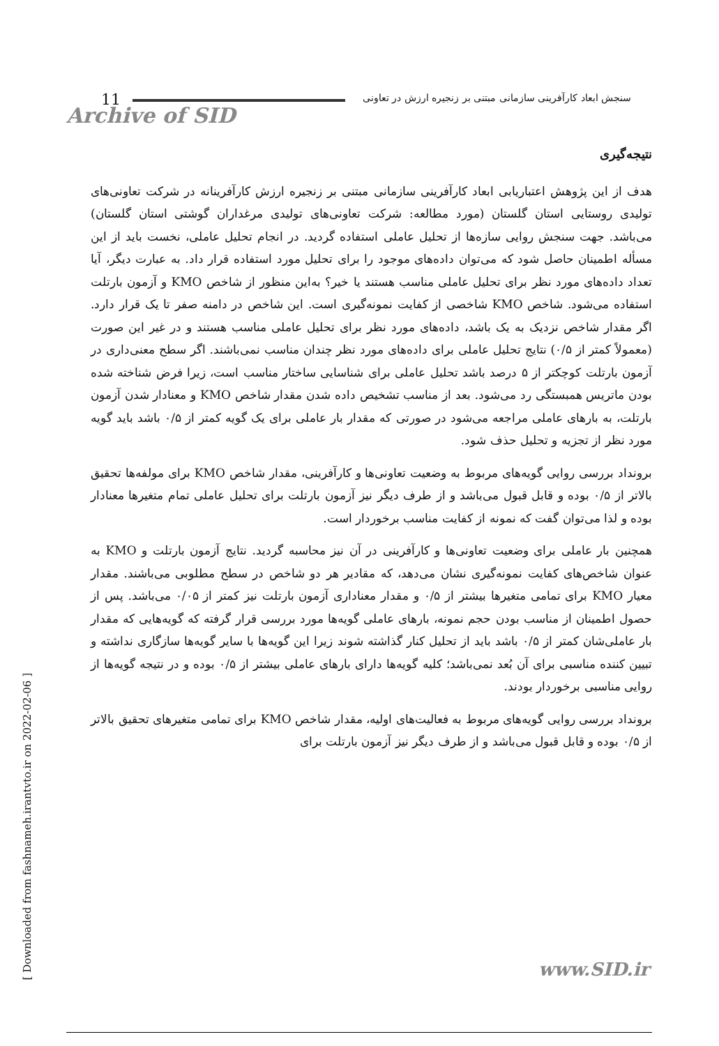11
سنجش ابعاد کارآفرینی سازمانی مبتنی بر زنجیره ارزش در تعاونی
Archive of SID
نتیجه‌گیری
هدف از این پژوهش اعتباریابی ابعاد کارآفرینی سازمانی مبتنی بر زنجیره ارزش کارآفرینانه در شرکت تعاونی‌های تولیدی روستایی استان گلستان (مورد مطالعه: شرکت تعاونی‌های تولیدی مرغداران گوشتی استان گلستان) می‌باشد. جهت سنجش روایی سازه‌ها از تحلیل عاملی استفاده گردید. در انجام تحلیل عاملی، نخست باید از این مسأله اطمینان حاصل شود که می‌توان داده‌های موجود را برای تحلیل مورد استفاده قرار داد. به عبارت دیگر، آیا تعداد داده‌های مورد نظر برای تحلیل عاملی مناسب هستند یا خیر؟ به‌این منظور از شاخص KMO و آزمون بارتلت استفاده می‌شود. شاخص KMO شاخصی از کفایت نمونه‌گیری است. این شاخص در دامنه صفر تا یک قرار دارد. اگر مقدار شاخص نزدیک به یک باشد، داده‌های مورد نظر برای تحلیل عاملی مناسب هستند و در غیر این صورت (معمولاً کمتر از ۰/۵) نتایج تحلیل عاملی برای داده‌های مورد نظر چندان مناسب نمی‌باشند. اگر سطح معنی‌داری در آزمون بارتلت کوچکتر از ۵ درصد باشد تحلیل عاملی برای شناسایی ساختار مناسب است، زیرا فرض شناخته شده بودن ماتریس همبستگی رد می‌شود. بعد از مناسب تشخیص داده شدن مقدار شاخص KMO و معنادار شدن آزمون بارتلت، به بارهای عاملی مراجعه می‌شود در صورتی که مقدار بار عاملی برای یک گویه کمتر از ۰/۵ باشد باید گویه مورد نظر از تجزیه و تحلیل حذف شود.
برونداد بررسی روایی گویه‌های مربوط به وضعیت تعاونی‌ها و کارآفرینی، مقدار شاخص KMO برای مولفه‌ها تحقیق بالاتر از ۰/۵ بوده و قابل قبول می‌باشد و از طرف دیگر نیز آزمون بارتلت برای تحلیل عاملی تمام متغیرها معنادار بوده و لذا می‌توان گفت که نمونه از کفایت مناسب برخوردار است.
همچنین بار عاملی برای وضعیت تعاونی‌ها و کارآفرینی در آن نیز محاسبه گردید. نتایج آزمون بارتلت و KMO به عنوان شاخص‌های کفایت نمونه‌گیری نشان می‌دهد، که مقادیر هر دو شاخص در سطح مطلوبی می‌باشند. مقدار معیار KMO برای تمامی متغیرها بیشتر از ۰/۵ و مقدار معناداری آزمون بارتلت نیز کمتر از ۰/۰۵ می‌باشد. پس از حصول اطمینان از مناسب بودن حجم نمونه، بارهای عاملی گویه‌ها مورد بررسی قرار گرفته که گویه‌هایی که مقدار بار عاملی‌شان کمتر از ۰/۵ باشد باید از تحلیل کنار گذاشته شوند زیرا این گویه‌ها با سایر گویه‌ها سازگاری نداشته و تبیین کننده مناسبی برای آن بُعد نمی‌باشد؛ کلیه گویه‌ها دارای بارهای عاملی بیشتر از ۰/۵ بوده و در نتیجه گویه‌ها از روایی مناسبی برخوردار بودند.
برونداد بررسی روایی گویه‌های مربوط به فعالیت‌های اولیه، مقدار شاخص KMO برای تمامی متغیرهای تحقیق بالاتر از ۰/۵ بوده و قابل قبول می‌باشد و از طرف دیگر نیز آزمون بارتلت برای
[ Downloaded from fashnameh.irantvto.ir on 2022-02-06 ]
www.SID.ir